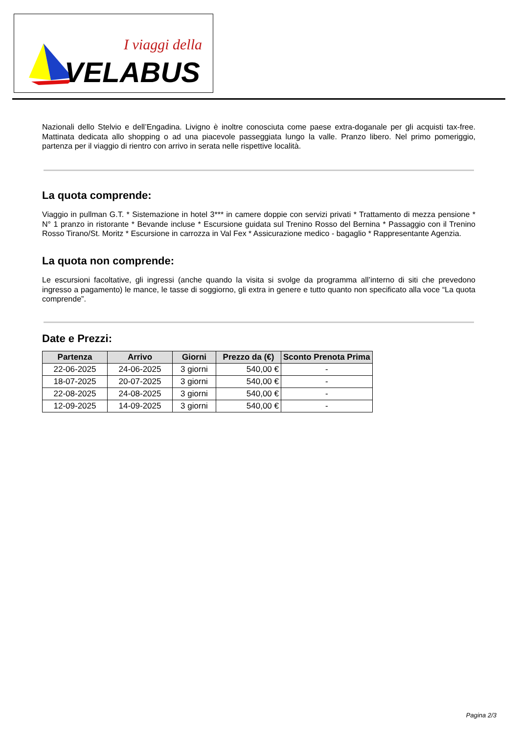I viaggi della
VELABUS
Nazionali dello Stelvio e dell’Engadina. Livigno è inoltre conosciuta come paese extra-doganale per gli acquisti tax-free. Mattinata dedicata allo shopping o ad una piacevole passeggiata lungo la valle. Pranzo libero. Nel primo pomeriggio, partenza per il viaggio di rientro con arrivo in serata nelle rispettive località.
La quota comprende:
Viaggio in pullman G.T. * Sistemazione in hotel 3*** in camere doppie con servizi privati * Trattamento di mezza pensione * N° 1 pranzo in ristorante * Bevande incluse * Escursione guidata sul Trenino Rosso del Bernina * Passaggio con il Trenino Rosso Tirano/St. Moritz * Escursione in carrozza in Val Fex * Assicurazione medico - bagaglio * Rappresentante Agenzia.
La quota non comprende:
Le escursioni facoltative, gli ingressi (anche quando la visita si svolge da programma all’interno di siti che prevedono ingresso a pagamento) le mance, le tasse di soggiorno, gli extra in genere e tutto quanto non specificato alla voce “La quota comprende”.
Date e Prezzi:
| Partenza | Arrivo | Giorni | Prezzo da (€) | Sconto Prenota Prima |
| --- | --- | --- | --- | --- |
| 22-06-2025 | 24-06-2025 | 3 giorni | 540,00 € | - |
| 18-07-2025 | 20-07-2025 | 3 giorni | 540,00 € | - |
| 22-08-2025 | 24-08-2025 | 3 giorni | 540,00 € | - |
| 12-09-2025 | 14-09-2025 | 3 giorni | 540,00 € | - |
Pagina 2/3